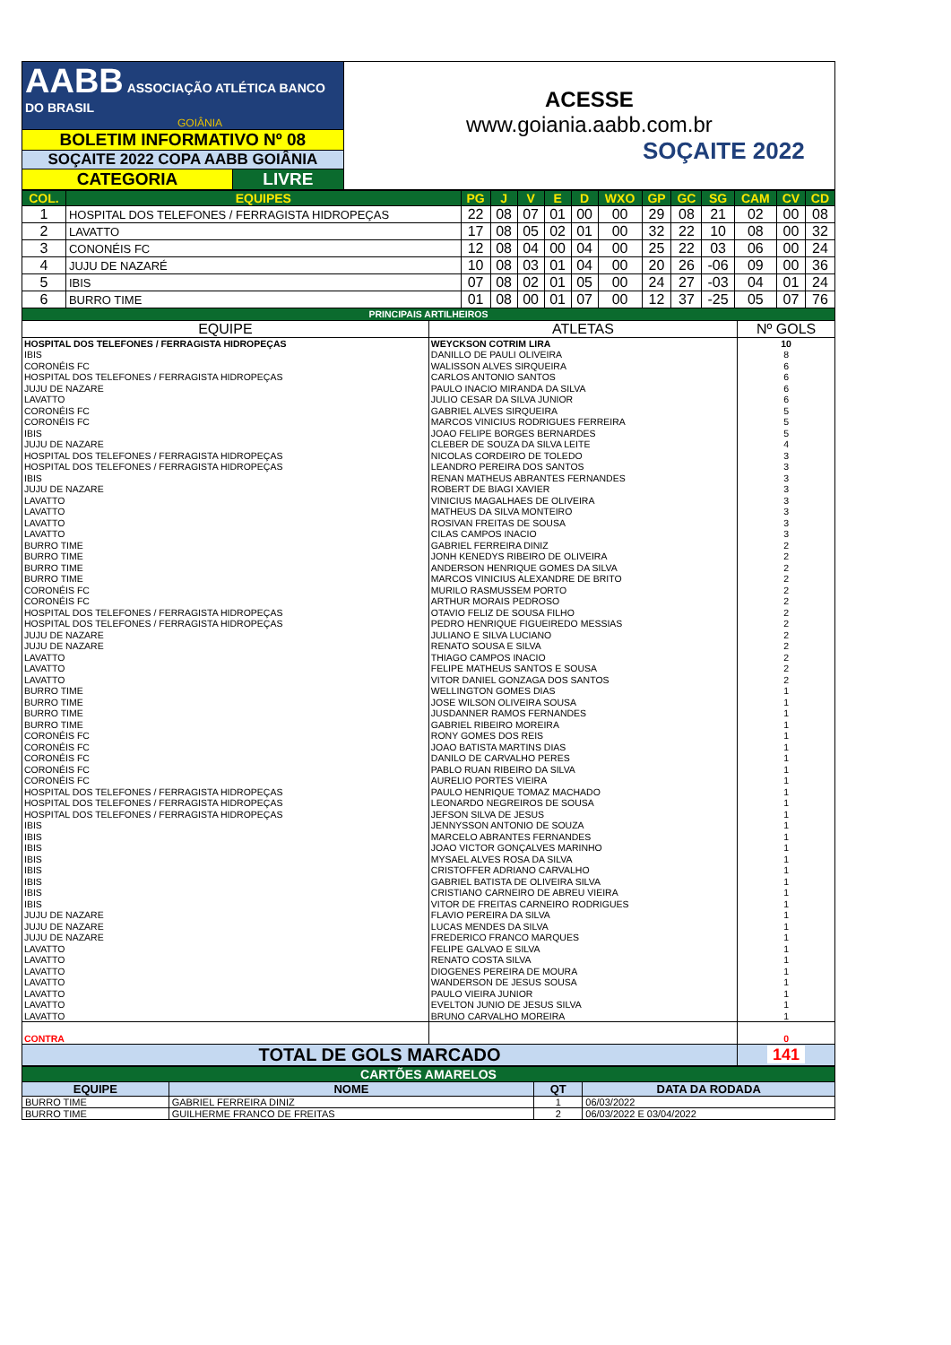| AABB ASSOCIAÇÃO ATLÉTICA BANCO DO BRASIL GOIÂNIA | | ACESSE www.goiania.aabb.com.br SOÇAITE 2022 |
| BOLETIM INFORMATIVO Nº 08 | | |
| SOÇAITE 2022 COPA AABB GOIÂNIA | | |
| CATEGORIA | LIVRE | |
| COL. | EQUIPES | PG | J | V | E | D | WXO | GP | GC | SG | CAM | CV | CD |
| --- | --- | --- | --- | --- | --- | --- | --- | --- | --- | --- | --- | --- | --- |
| 1 | HOSPITAL DOS TELEFONES / FERRAGISTA HIDROPEÇAS | 22 | 08 | 07 | 01 | 00 | 00 | 29 | 08 | 21 | 02 | 00 | 08 |
| 2 | LAVATTO | 17 | 08 | 05 | 02 | 01 | 00 | 32 | 22 | 10 | 08 | 00 | 32 |
| 3 | CONONÉIS FC | 12 | 08 | 04 | 00 | 04 | 00 | 25 | 22 | 03 | 06 | 00 | 24 |
| 4 | JUJU DE NAZARÉ | 10 | 08 | 03 | 01 | 04 | 00 | 20 | 26 | -06 | 09 | 00 | 36 |
| 5 | IBIS | 07 | 08 | 02 | 01 | 05 | 00 | 24 | 27 | -03 | 04 | 01 | 24 |
| 6 | BURRO TIME | 01 | 08 | 00 | 01 | 07 | 00 | 12 | 37 | -25 | 05 | 07 | 76 |
| PRINCIPAIS ARTILHEIROS | | |
| EQUIPE | ATLETAS | Nº GOLS |
| HOSPITAL DOS TELEFONES / FERRAGISTA HIDROPEÇAS | WEYCKSON COTRIM LIRA | 10 |
| IBIS | DANILLO DE PAULI OLIVEIRA | 8 |
| CORONÉIS FC | WALISSON ALVES SIRQUEIRA | 6 |
| HOSPITAL DOS TELEFONES / FERRAGISTA HIDROPEÇAS | CARLOS ANTONIO SANTOS | 6 |
| JUJU DE NAZARE | PAULO INACIO MIRANDA DA SILVA | 6 |
| LAVATTO | JULIO CESAR DA SILVA JUNIOR | 6 |
| CORONÉIS FC | GABRIEL ALVES SIRQUEIRA | 5 |
| CORONÉIS FC | MARCOS VINICIUS RODRIGUES FERREIRA | 5 |
| IBIS | JOAO FELIPE BORGES BERNARDES | 5 |
| JUJU DE NAZARE | CLEBER DE SOUZA DA SILVA LEITE | 4 |
| HOSPITAL DOS TELEFONES / FERRAGISTA HIDROPEÇAS | NICOLAS CORDEIRO DE TOLEDO | 3 |
| HOSPITAL DOS TELEFONES / FERRAGISTA HIDROPEÇAS | LEANDRO PEREIRA DOS SANTOS | 3 |
| IBIS | RENAN MATHEUS ABRANTES FERNANDES | 3 |
| JUJU DE NAZARE | ROBERT DE BIAGI XAVIER | 3 |
| LAVATTO | VINICIUS MAGALHAES DE OLIVEIRA | 3 |
| LAVATTO | MATHEUS DA SILVA MONTEIRO | 3 |
| LAVATTO | ROSIVAN FREITAS DE SOUSA | 3 |
| LAVATTO | CILAS CAMPOS INACIO | 3 |
| BURRO TIME | GABRIEL FERREIRA DINIZ | 2 |
| BURRO TIME | JONH KENEDYS RIBEIRO DE OLIVEIRA | 2 |
| BURRO TIME | ANDERSON HENRIQUE GOMES DA SILVA | 2 |
| BURRO TIME | MARCOS VINICIUS ALEXANDRE DE BRITO | 2 |
| CORONÉIS FC | MURILO RASMUSSEM PORTO | 2 |
| CORONÉIS FC | ARTHUR MORAIS PEDROSO | 2 |
| HOSPITAL DOS TELEFONES / FERRAGISTA HIDROPEÇAS | OTAVIO FELIZ DE SOUSA FILHO | 2 |
| HOSPITAL DOS TELEFONES / FERRAGISTA HIDROPEÇAS | PEDRO HENRIQUE FIGUEIREDO MESSIAS | 2 |
| JUJU DE NAZARE | JULIANO E SILVA LUCIANO | 2 |
| JUJU DE NAZARE | RENATO SOUSA E SILVA | 2 |
| LAVATTO | THIAGO CAMPOS INACIO | 2 |
| LAVATTO | FELIPE MATHEUS SANTOS E SOUSA | 2 |
| LAVATTO | VITOR DANIEL GONZAGA DOS SANTOS | 2 |
| BURRO TIME | WELLINGTON GOMES DIAS | 1 |
| BURRO TIME | JOSE WILSON OLIVEIRA SOUSA | 1 |
| BURRO TIME | JUSDANNER RAMOS FERNANDES | 1 |
| BURRO TIME | GABRIEL RIBEIRO MOREIRA | 1 |
| CORONÉIS FC | RONY GOMES DOS REIS | 1 |
| CORONÉIS FC | JOAO BATISTA MARTINS DIAS | 1 |
| CORONÉIS FC | DANILO DE CARVALHO PERES | 1 |
| CORONÉIS FC | PABLO RUAN RIBEIRO DA SILVA | 1 |
| CORONÉIS FC | AURELIO PORTES VIEIRA | 1 |
| HOSPITAL DOS TELEFONES / FERRAGISTA HIDROPEÇAS | PAULO HENRIQUE TOMAZ MACHADO | 1 |
| HOSPITAL DOS TELEFONES / FERRAGISTA HIDROPEÇAS | LEONARDO NEGREIROS DE SOUSA | 1 |
| HOSPITAL DOS TELEFONES / FERRAGISTA HIDROPEÇAS | JEFSON SILVA DE JESUS | 1 |
| IBIS | JENNYSSON ANTONIO DE SOUZA | 1 |
| IBIS | MARCELO ABRANTES FERNANDES | 1 |
| IBIS | JOAO VICTOR GONÇALVES MARINHO | 1 |
| IBIS | MYSAEL ALVES ROSA DA SILVA | 1 |
| IBIS | CRISTOFFER ADRIANO CARVALHO | 1 |
| IBIS | GABRIEL BATISTA DE OLIVEIRA SILVA | 1 |
| IBIS | CRISTIANO CARNEIRO DE ABREU VIEIRA | 1 |
| IBIS | VITOR DE FREITAS CARNEIRO RODRIGUES | 1 |
| JUJU DE NAZARE | FLAVIO PEREIRA DA SILVA | 1 |
| JUJU DE NAZARE | LUCAS MENDES DA SILVA | 1 |
| JUJU DE NAZARE | FREDERICO FRANCO MARQUES | 1 |
| LAVATTO | FELIPE GALVAO E SILVA | 1 |
| LAVATTO | RENATO COSTA SILVA | 1 |
| LAVATTO | DIOGENES PEREIRA DE MOURA | 1 |
| LAVATTO | WANDERSON DE JESUS SOUSA | 1 |
| LAVATTO | PAULO VIEIRA JUNIOR | 1 |
| LAVATTO | EVELTON JUNIO DE JESUS SILVA | 1 |
| LAVATTO | BRUNO CARVALHO MOREIRA | 1 |
| CONTRA | | 0 |
| TOTAL DE GOLS MARCADO | | 141 |
| CARTÕES AMARELOS | | | |
| EQUIPE | NOME | QT | DATA DA RODADA |
| BURRO TIME | GABRIEL FERREIRA DINIZ | 1 | 06/03/2022 |
| BURRO TIME | GUILHERME FRANCO DE FREITAS | 2 | 06/03/2022 E 03/04/2022 |